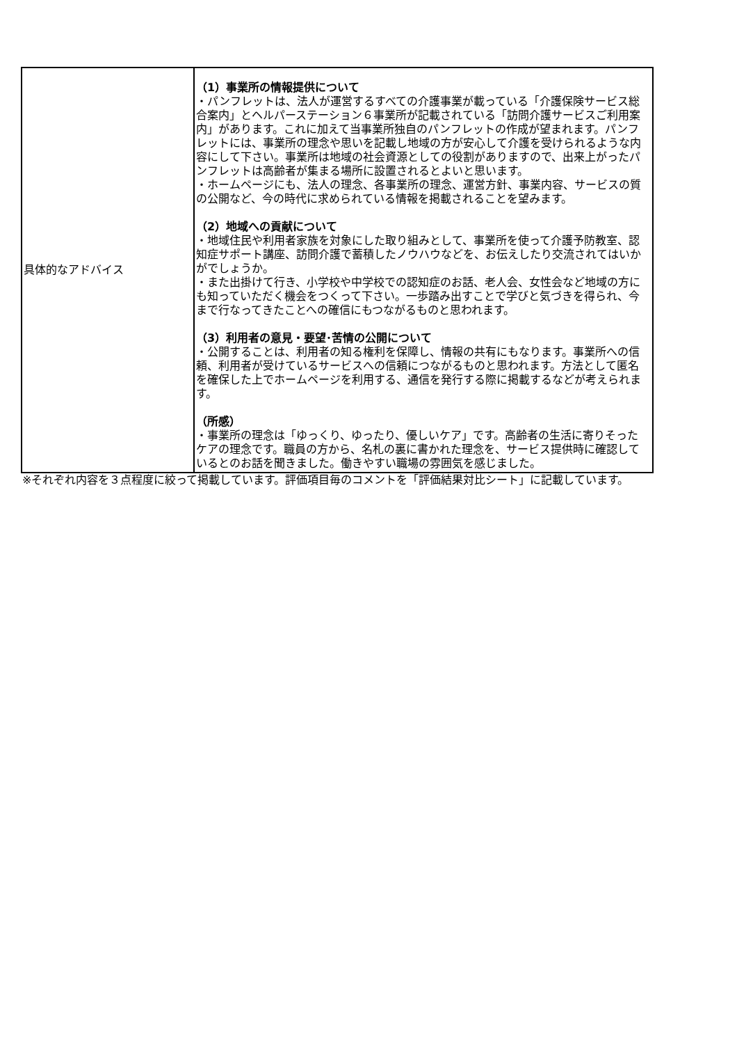| 具体的なアドバイス | （1）事業所の情報提供について ・パンフレットは、法人が運営するすべての介護事業が載っている「介護保険サービス総合案内」とヘルパーステーション６事業所が記載されている「訪問介護サービスご利用案内」があります。これに加えて当事業所独自のパンフレットの作成が望まれます。パンフレットには、事業所の理念や思いを記載し地域の方が安心して介護を受けられるような内容にして下さい。事業所は地域の社会資源としての役割がありますので、出来上がったパンフレットは高齢者が集まる場所に設置されるとよいと思います。 ・ホームページにも、法人の理念、各事業所の理念、運営方針、事業内容、サービスの質の公開など、今の時代に求められている情報を掲載されることを望みます。 （2）地域への貢献について ・地域住民や利用者家族を対象にした取り組みとして、事業所を使って介護予防教室、認知症サポート講座、訪問介護で蓄積したノウハウなどを、お伝えしたり交流されてはいかがでしょうか。 ・また出掛けて行き、小学校や中学校での認知症のお話、老人会、女性会など地域の方にも知っていただく機会をつくって下さい。一歩踏み出すことで学びと気づきを得られ、今まで行なってきたことへの確信にもつながるものと思われます。 （3）利用者の意見・要望･苦情の公開について ・公開することは、利用者の知る権利を保障し、情報の共有にもなります。事業所への信頼、利用者が受けているサービスへの信頼につながるものと思われます。方法として匿名を確保した上でホームページを利用する、通信を発行する際に掲載するなどが考えられます。 （所感） ・事業所の理念は「ゆっくり、ゆったり、優しいケア」です。高齢者の生活に寄りそったケアの理念です。職員の方から、名札の裏に書かれた理念を、サービス提供時に確認しているとのお話を聞きました。働きやすい職場の雰囲気を感じました。 |
※それぞれ内容を３点程度に絞って掲載しています。評価項目毎のコメントを「評価結果対比シート」に記載しています。